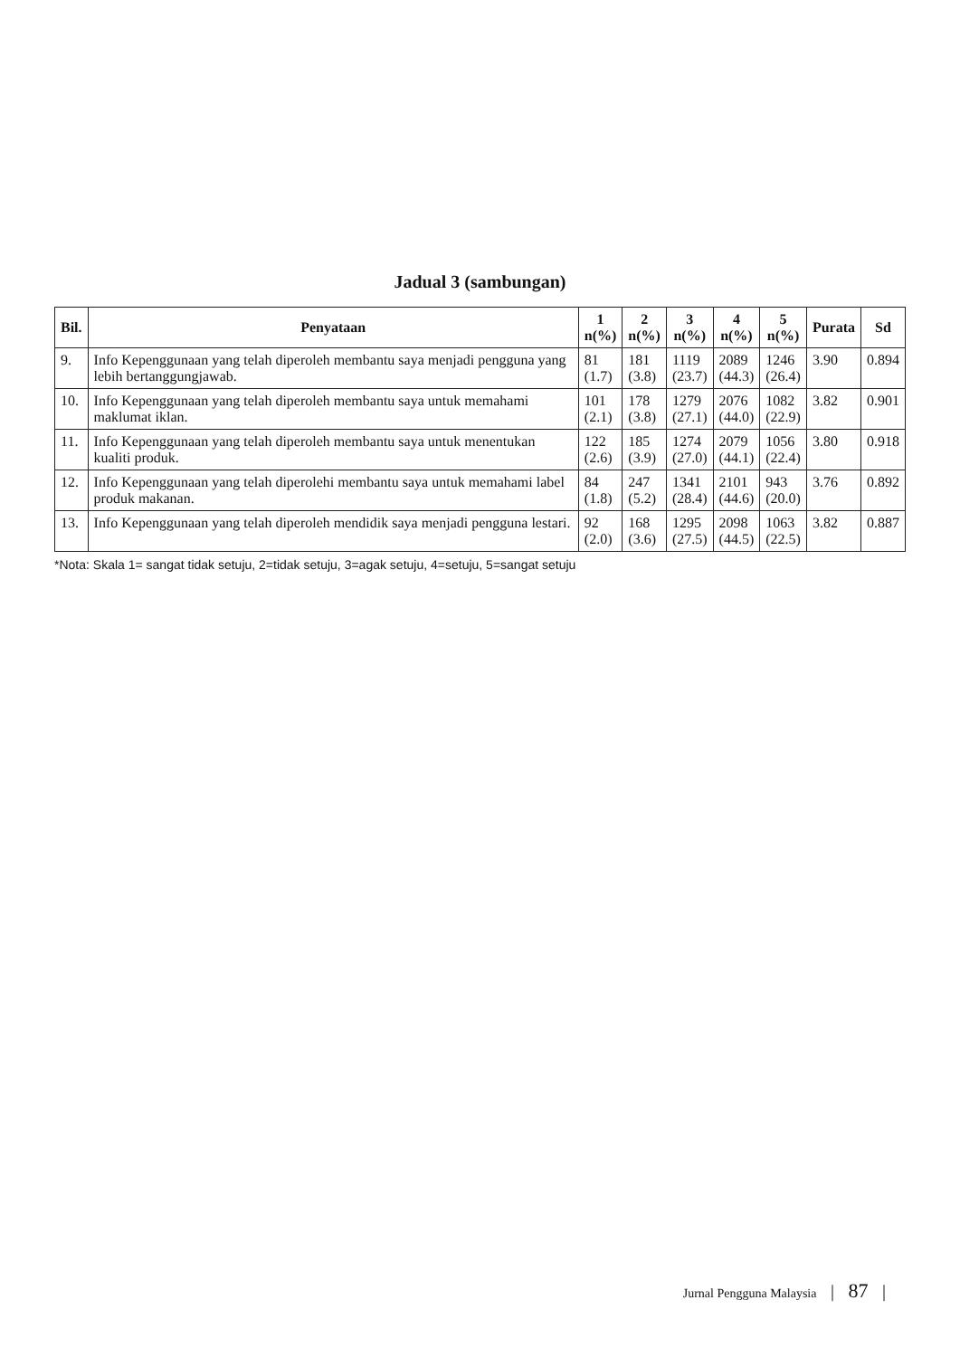Jadual 3 (sambungan)
| Bil. | Penyataan | 1 n(%) | 2 n(%) | 3 n(%) | 4 n(%) | 5 n(%) | Purata | Sd |
| --- | --- | --- | --- | --- | --- | --- | --- | --- |
| 9. | Info Kepenggunaan yang telah diperoleh membantu saya menjadi pengguna yang lebih bertanggungjawab. | 81 (1.7) | 181 (3.8) | 1119 (23.7) | 2089 (44.3) | 1246 (26.4) | 3.90 | 0.894 |
| 10. | Info Kepenggunaan yang telah diperoleh membantu saya untuk memahami maklumat iklan. | 101 (2.1) | 178 (3.8) | 1279 (27.1) | 2076 (44.0) | 1082 (22.9) | 3.82 | 0.901 |
| 11. | Info Kepenggunaan yang telah diperoleh membantu saya untuk menentukan kualiti produk. | 122 (2.6) | 185 (3.9) | 1274 (27.0) | 2079 (44.1) | 1056 (22.4) | 3.80 | 0.918 |
| 12. | Info Kepenggunaan yang telah diperolehi membantu saya untuk memahami label produk makanan. | 84 (1.8) | 247 (5.2) | 1341 (28.4) | 2101 (44.6) | 943 (20.0) | 3.76 | 0.892 |
| 13. | Info Kepenggunaan yang telah diperoleh mendidik saya menjadi pengguna lestari. | 92 (2.0) | 168 (3.6) | 1295 (27.5) | 2098 (44.5) | 1063 (22.5) | 3.82 | 0.887 |
*Nota: Skala 1= sangat tidak setuju, 2=tidak setuju, 3=agak setuju, 4=setuju, 5=sangat setuju
Jurnal Pengguna Malaysia | 87 |